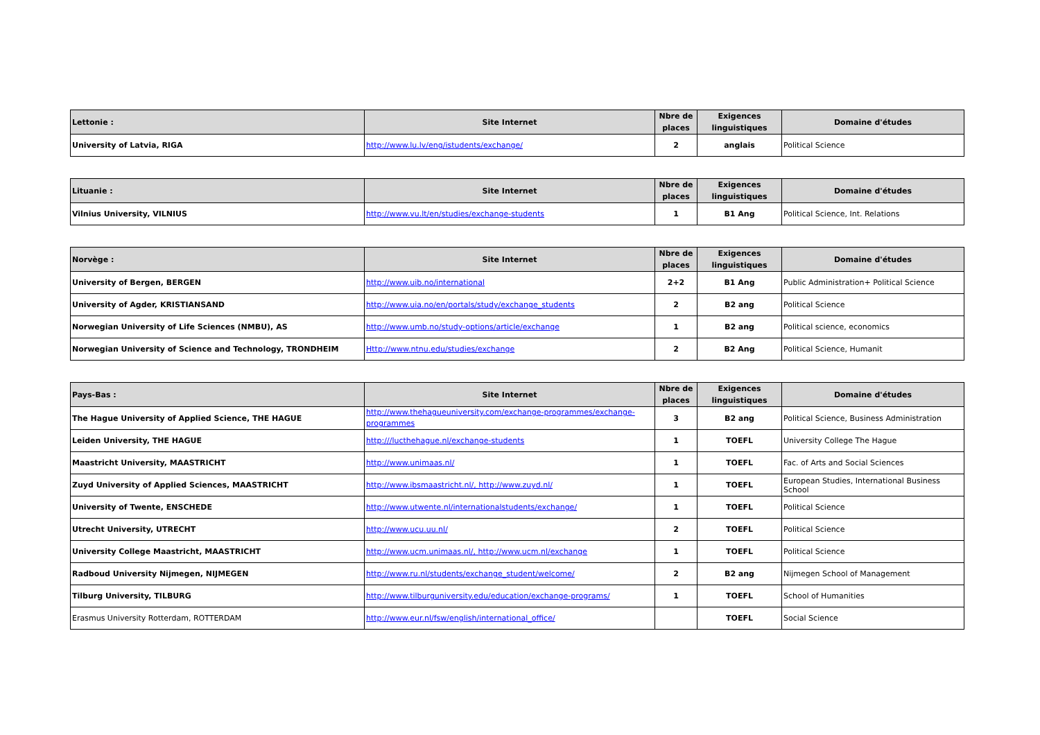| Lettonie : | Site Internet | Nbre de places | Exigences linguistiques | Domaine d'études |
| --- | --- | --- | --- | --- |
| University of Latvia, RIGA | http://www.lu.lv/eng/istudents/exchange/ | 2 | anglais | Political Science |
| Lituanie : | Site Internet | Nbre de places | Exigences linguistiques | Domaine d'études |
| --- | --- | --- | --- | --- |
| Vilnius University, VILNIUS | http://www.vu.lt/en/studies/exchange-students | 1 | B1 Ang | Political Science, Int. Relations |
| Norvège : | Site Internet | Nbre de places | Exigences linguistiques | Domaine d'études |
| --- | --- | --- | --- | --- |
| University of Bergen, BERGEN | http://www.uib.no/international | 2+2 | B1 Ang | Public Administration+ Political Science |
| University of Agder, KRISTIANSAND | http://www.uia.no/en/portals/study/exchange_students | 2 | B2 ang | Political Science |
| Norwegian University of Life Sciences (NMBU), AS | http://www.umb.no/study-options/article/exchange | 1 | B2 ang | Political science, economics |
| Norwegian University of Science and Technology, TRONDHEIM | Http://www.ntnu.edu/studies/exchange | 2 | B2 Ang | Political Science, Humanit |
| Pays-Bas : | Site Internet | Nbre de places | Exigences linguistiques | Domaine d'études |
| --- | --- | --- | --- | --- |
| The Hague University of Applied Science, THE HAGUE | http://www.thehagueuniversity.com/exchange-programmes/exchange-programmes | 3 | B2 ang | Political Science, Business Administration |
| Leiden University, THE HAGUE | http:///lucthehague.nl/exchange-students | 1 | TOEFL | University College The Hague |
| Maastricht University, MAASTRICHT | http://www.unimaas.nl/ | 1 | TOEFL | Fac. of Arts and Social Sciences |
| Zuyd University of Applied Sciences, MAASTRICHT | http://www.ibsmaastricht.nl/, http://www.zuyd.nl/ | 1 | TOEFL | European Studies, International Business School |
| University of Twente, ENSCHEDE | http://www.utwente.nl/internationalstudents/exchange/ | 1 | TOEFL | Political Science |
| Utrecht University, UTRECHT | http://www.ucu.uu.nl/ | 2 | TOEFL | Political Science |
| University College Maastricht, MAASTRICHT | http://www.ucm.unimaas.nl/, http://www.ucm.nl/exchange | 1 | TOEFL | Political Science |
| Radboud University Nijmegen, NIJMEGEN | http://www.ru.nl/students/exchange_student/welcome/ | 2 | B2 ang | Nijmegen School of Management |
| Tilburg University, TILBURG | http://www.tilburguniversity.edu/education/exchange-programs/ | 1 | TOEFL | School of Humanities |
| Erasmus University Rotterdam, ROTTERDAM | http://www.eur.nl/fsw/english/international_office/ | | TOEFL | Social Science |